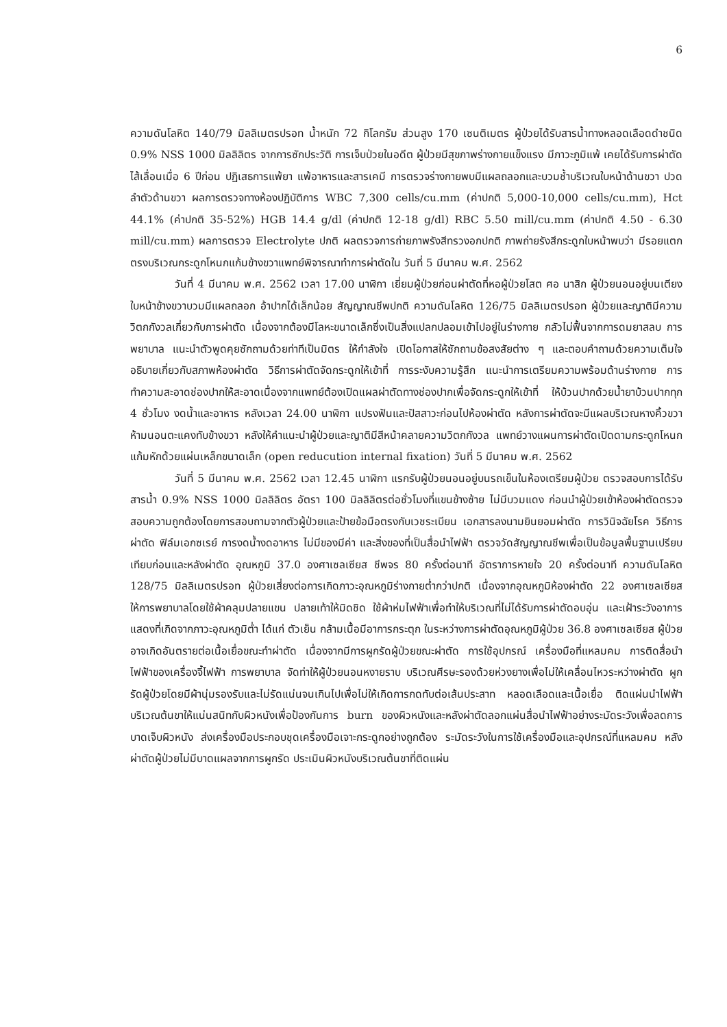6
ความดันโลหิต 140/79 มิลลิเมตรปรอท น้ำหนัก 72 กิโลกรัม ส่วนสูง 170 เซนติเมตร ผู้ป่วยได้รับสารน้ำทางหลอดเลือดดำชนิด 0.9% NSS 1000 มิลลิลิตร จากการซักประวัติ การเจ็บป่วยในอดีต ผู้ป่วยมีสุขภาพร่างกายแข็งแรง มีภาวะภูมิแพ้ เคยได้รับการผ่าตัดไส้เลื่อนเมื่อ 6 ปีก่อน ปฏิเสธการแพ้ยา แพ้อาหารและสารเคมี การตรวจร่างกายพบมีแผลถลอกและบวมช้ำบริเวณใบหน้าด้านขวา ปวดลำตัวด้านขวา ผลการตรวจทางห้องปฏิบัติการ WBC 7,300 cells/cu.mm (ค่าปกติ 5,000-10,000 cells/cu.mm), Hct 44.1% (ค่าปกติ 35-52%) HGB 14.4 g/dl (ค่าปกติ 12-18 g/dl) RBC 5.50 mill/cu.mm (ค่าปกติ 4.50 - 6.30 mill/cu.mm) ผลการตรวจ Electrolyte ปกติ ผลตรวจการถ่ายภาพรังสีทรวงอกปกติ ภาพถ่ายรังสีกระดูกใบหน้าพบว่า มีรอยแตกตรงบริเวณกระดูกโหนกแก้มข้างขวาแพทย์พิจารณาทำการผ่าตัดใน วันที่ 5 มีนาคม พ.ศ. 2562
วันที่ 4 มีนาคม พ.ศ. 2562 เวลา 17.00 นาฬิกา เยี่ยมผู้ป่วยก่อนผ่าตัดที่หอผู้ป่วยโสต ศอ นาสิก ผู้ป่วยนอนอยู่บนเตียง ใบหน้าข้างขวาบวมมีแผลถลอก อ้าปากได้เล็กน้อย สัญญาณชีพปกติ ความดันโลหิต 126/75 มิลลิเมตรปรอท ผู้ป่วยและญาติมีความวิตกกังวลเกี่ยวกับการผ่าตัด เนื่องจากต้องมีโลหะขนาดเล็กซึ่งเป็นสิ่งแปลกปลอมเข้าไปอยู่ในร่างกาย กลัวไม่ฟื้นจากการดมยาสลบ การพยาบาล แนะนำตัวพูดคุยซักถามด้วยท่าทีเป็นมิตร ให้กำลังใจ เปิดโอกาสให้ซักถามข้อสงสัยต่าง ๆ และตอบคำถามด้วยความเต็มใจ อธิบายเกี่ยวกับสภาพห้องผ่าตัด วิธีการผ่าตัดจัดกระดูกให้เข้าที่ การระงับความรู้สึก แนะนำการเตรียมความพร้อมด้านร่างกาย การทำความสะอาดช่องปากให้สะอาดเนื่องจากแพทย์ต้องเปิดแผลผ่าตัดทางช่องปากเพื่อจัดกระดูกให้เข้าที่ ให้บ้วนปากด้วยน้ำยาบ้วนปากทุก 4 ชั่วโมง งดน้ำและอาหาร หลังเวลา 24.00 นาฬิกา แปรงฟันและปัสสาวะก่อนไปห้องผ่าตัด หลังการผ่าตัดจะมีแผลบริเวณหางคิ้วขวา ห้ามนอนตะแคงทับข้างขวา หลังให้คำแนะนำผู้ป่วยและญาติมีสีหน้าคลายความวิตกกังวล แพทย์วางแผนการผ่าตัดเปิดดามกระดูกโหนกแก้มหักด้วยแผ่นเหล็กขนาดเล็ก (open reducution internal fixation) วันที่ 5 มีนาคม พ.ศ. 2562
วันที่ 5 มีนาคม พ.ศ. 2562 เวลา 12.45 นาฬิกา แรกรับผู้ป่วยนอนอยู่บนรถเข็นในห้องเตรียมผู้ป่วย ตรวจสอบการได้รับสารน้ำ 0.9% NSS 1000 มิลลิลิตร อัตรา 100 มิลลิลิตรต่อชั่วโมงที่แขนข้างซ้าย ไม่มีบวมแดง ก่อนนำผู้ป่วยเข้าห้องผ่าตัดตรวจสอบความถูกต้องโดยการสอบถามจากตัวผู้ป่วยและป้ายข้อมือตรงกับเวชระเบียน เอกสารลงนามยินยอมผ่าตัด การวินิจฉัยโรค วิธีการผ่าตัด ฟิล์มเอกซเรย์ การงดน้ำงดอาหาร ไม่มีของมีค่า และสิ่งของที่เป็นสื่อนำไฟฟ้า ตรวจวัดสัญญาณชีพเพื่อเป็นข้อมูลพื้นฐานเปรียบเทียบก่อนและหลังผ่าตัด อุณหภูมิ 37.0 องศาเซลเซียส ชีพจร 80 ครั้งต่อนาที อัตราการหายใจ 20 ครั้งต่อนาที ความดันโลหิต 128/75 มิลลิเมตรปรอท ผู้ป่วยเสี่ยงต่อการเกิดภาวะอุณหภูมิร่างกายต่ำกว่าปกติ เนื่องจากอุณหภูมิห้องผ่าตัด 22 องศาเซลเซียส ให้การพยาบาลโดยใช้ผ้าคลุมปลายแขน ปลายเท้าให้มิดชิด ใช้ผ้าห่มไฟฟ้าเพื่อทำให้บริเวณที่ไม่ได้รับการผ่าตัดอบอุ่น และเฝ้าระวังอาการแสดงที่เกิดจากภาวะอุณหภูมิต่ำ ได้แก่ ตัวเย็น กล้ามเนื้อมีอาการกระตุก ในระหว่างการผ่าตัดอุณหภูมิผู้ป่วย 36.8 องศาเซลเซียส ผู้ป่วยอาจเกิดอันตรายต่อเนื้อเยื่อขณะทำผ่าตัด เนื่องจากมีการผูกรัดผู้ป่วยขณะผ่าตัด การใช้อุปกรณ์ เครื่องมือที่แหลมคม การติดสื่อนำไฟฟ้าของเครื่องจี้ไฟฟ้า การพยาบาล จัดท่าให้ผู้ป่วยนอนหงายราบ บริเวณศีรษะรองด้วยห่วงยางเพื่อไม่ให้เคลื่อนไหวระหว่างผ่าตัด ผูกรัดผู้ป่วยโดยมีผ้านุ่มรองรับและไม่รัดแน่นจนเกินไปเพื่อไม่ให้เกิดการกดทับต่อเส้นประสาท หลอดเลือดและเนื้อเยื่อ ติดแผ่นนำไฟฟ้าบริเวณต้นขาให้แน่นสนิทกับผิวหนังเพื่อป้องกันการ burn ของผิวหนังและหลังผ่าตัดลอกแผ่นสื่อนำไฟฟ้าอย่างระมัดระวังเพื่อลดการบาดเจ็บผิวหนัง ส่งเครื่องมือประกอบชุดเครื่องมือเจาะกระดูกอย่างถูกต้อง ระมัดระวังในการใช้เครื่องมือและอุปกรณ์ที่แหลมคม หลังผ่าตัดผู้ป่วยไม่มีบาดแผลจากการผูกรัด ประเมินผิวหนังบริเวณต้นขาที่ติดแผ่น